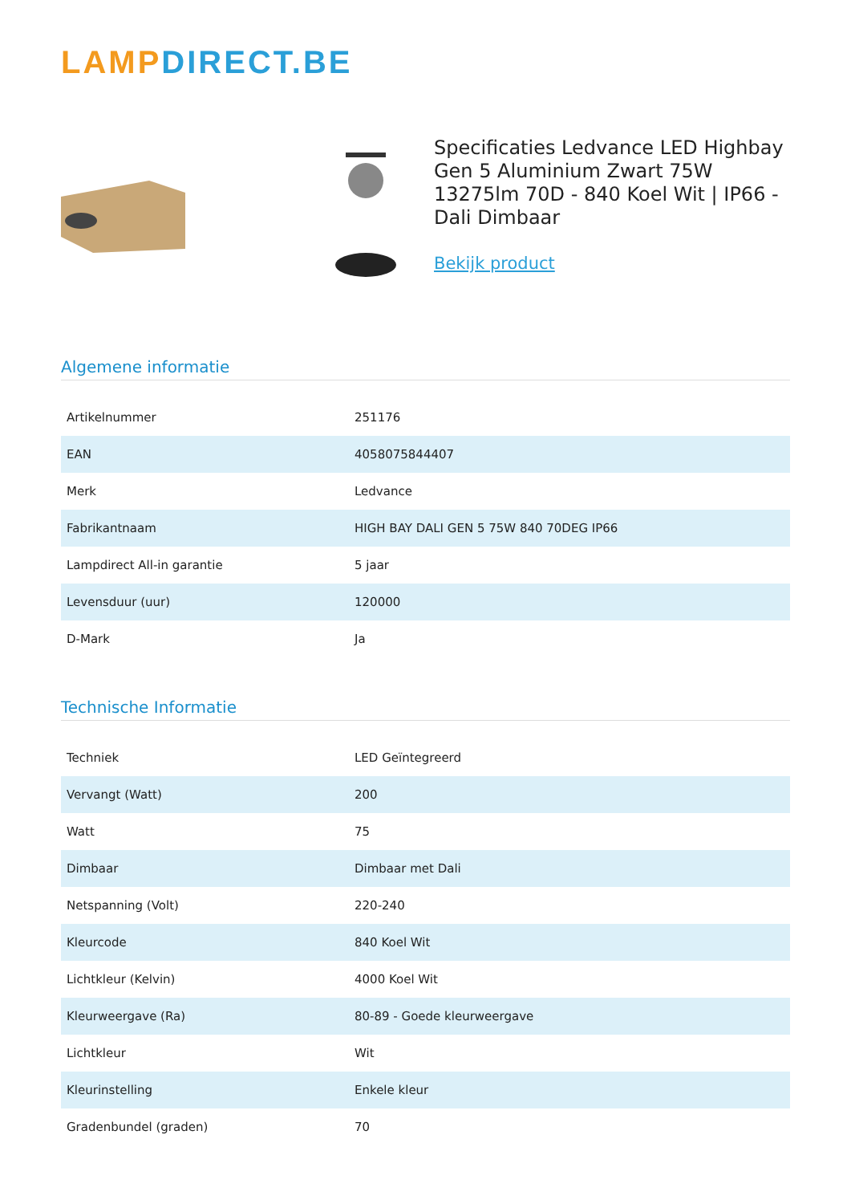LAMP DIRECT.BE
Specificaties Ledvance LED Highbay Gen 5 Aluminium Zwart 75W 13275lm 70D - 840 Koel Wit | IP66 - Dali Dimbaar
Bekijk product
Algemene informatie
| Artikelnummer | 251176 |
| EAN | 4058075844407 |
| Merk | Ledvance |
| Fabrikantnaam | HIGH BAY DALI GEN 5 75W 840 70DEG IP66 |
| Lampdirect All-in garantie | 5 jaar |
| Levensduur (uur) | 120000 |
| D-Mark | Ja |
Technische Informatie
| Techniek | LED Geïntegreerd |
| Vervangt (Watt) | 200 |
| Watt | 75 |
| Dimbaar | Dimbaar met Dali |
| Netspanning (Volt) | 220-240 |
| Kleurcode | 840 Koel Wit |
| Lichtkleur (Kelvin) | 4000 Koel Wit |
| Kleurweergave (Ra) | 80-89 - Goede kleurweergave |
| Lichtkleur | Wit |
| Kleurinstelling | Enkele kleur |
| Gradenbundel (graden) | 70 |